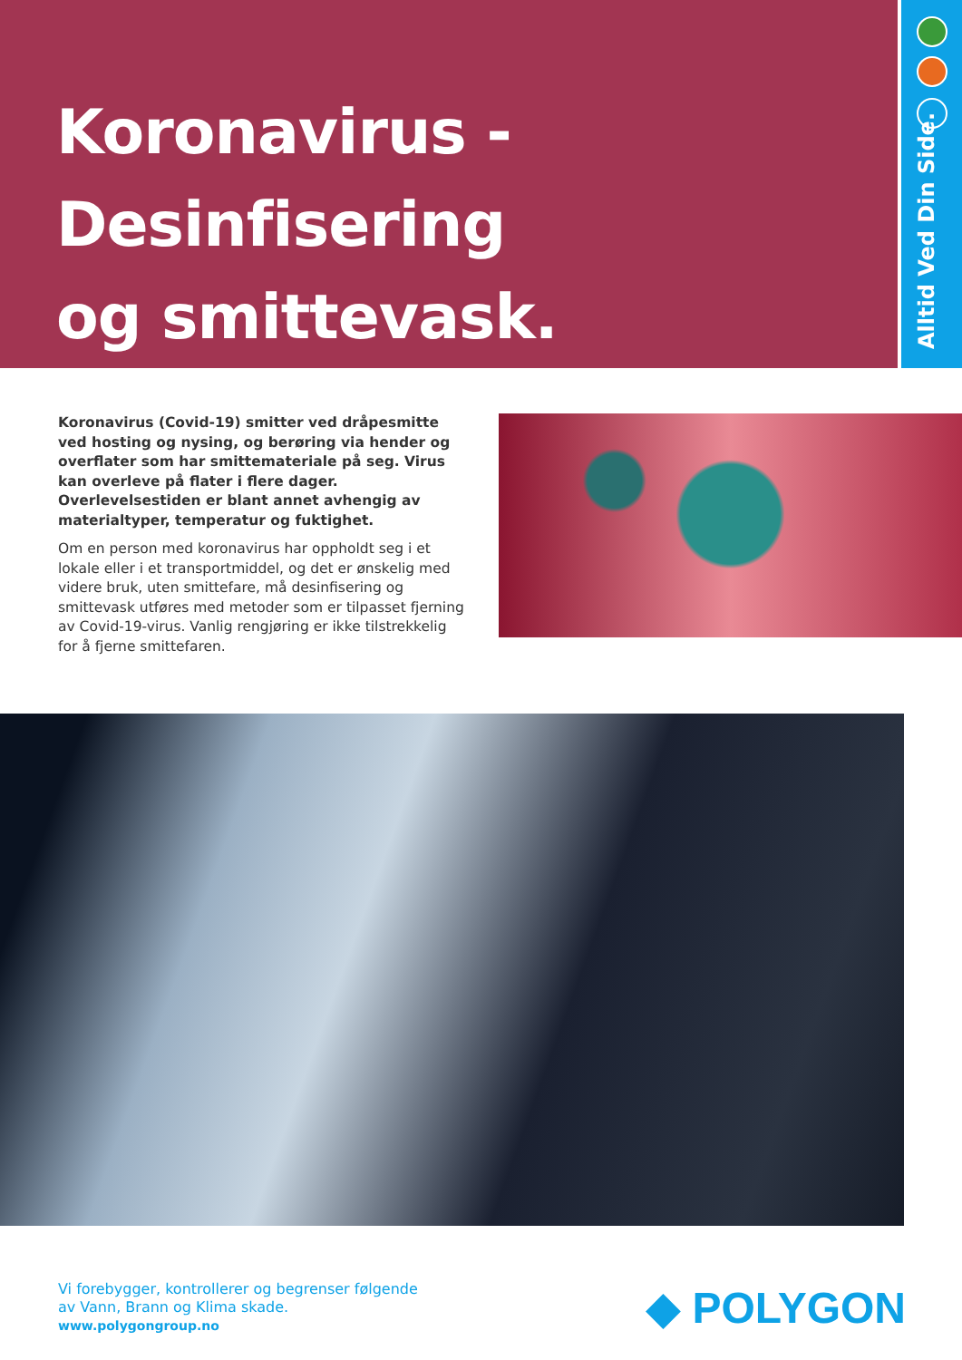Koronavirus - Desinfisering
og smittevask.
Alltid Ved Din Side.
Koronavirus (Covid-19) smitter ved dråpesmitte ved hosting og nysing, og berøring via hender og overflater som har smittemateriale på seg. Virus kan overleve på flater i flere dager. Overlevelsestiden er blant annet avhengig av materialtyper, temperatur og fuktighet.
Om en person med koronavirus har oppholdt seg i et lokale eller i et transportmiddel, og det er ønskelig med videre bruk, uten smittefare, må desinfisering og smittevask utføres med metoder som er tilpasset fjerning av Covid-19-virus. Vanlig rengjøring er ikke tilstrekkelig for å fjerne smittefaren.
Vi forebygger, kontrollerer og begrenser følgende
av Vann, Brann og Klima skade.
www.polygongroup.no
◆ POLYGON